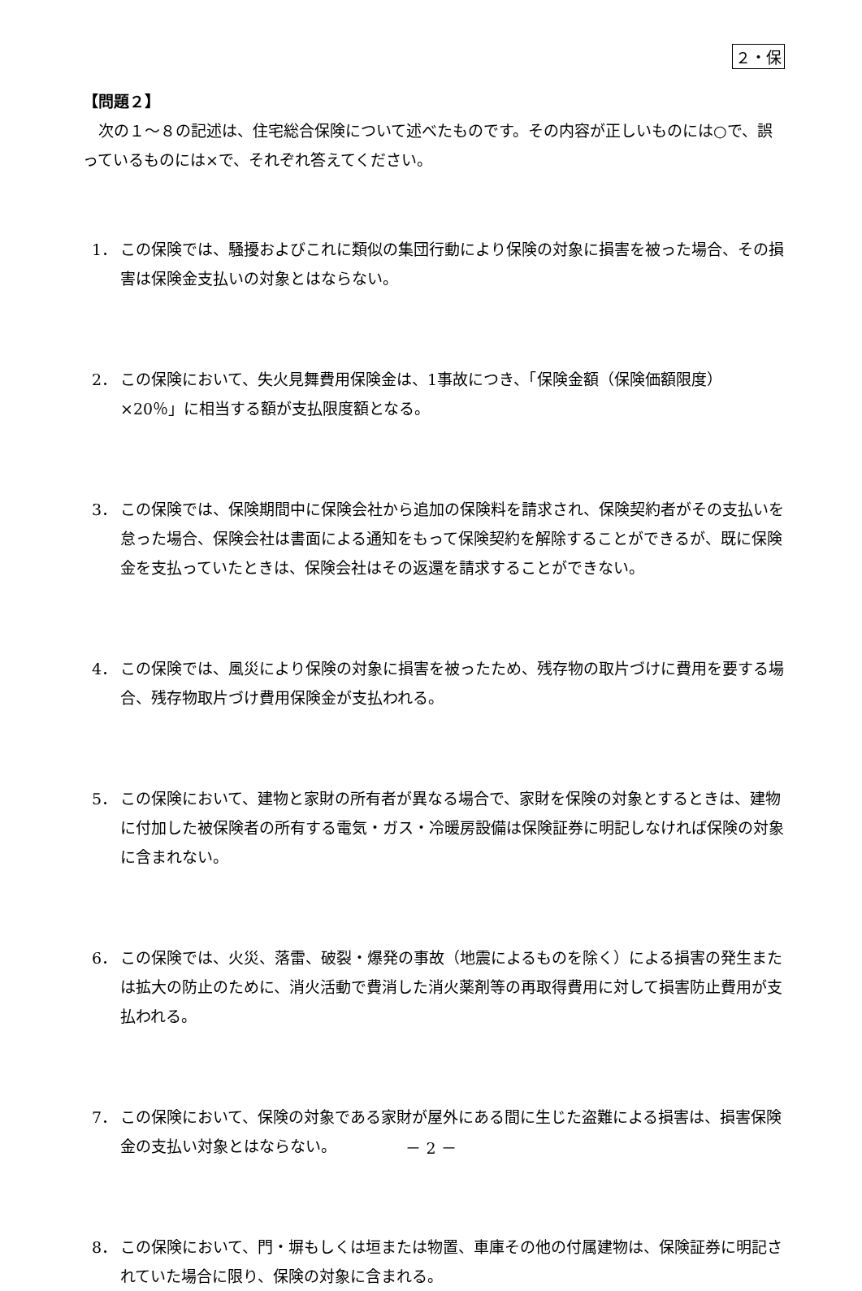２・保
【問題２】
　次の１～８の記述は、住宅総合保険について述べたものです。その内容が正しいものには○で、誤っているものには×で、それぞれ答えてください。
1． この保険では、騒擾およびこれに類似の集団行動により保険の対象に損害を被った場合、その損害は保険金支払いの対象とはならない。
2． この保険において、失火見舞費用保険金は、1事故につき、「保険金額（保険価額限度）×20％」に相当する額が支払限度額となる。
3． この保険では、保険期間中に保険会社から追加の保険料を請求され、保険契約者がその支払いを怠った場合、保険会社は書面による通知をもって保険契約を解除することができるが、既に保険金を支払っていたときは、保険会社はその返還を請求することができない。
4． この保険では、風災により保険の対象に損害を被ったため、残存物の取片づけに費用を要する場合、残存物取片づけ費用保険金が支払われる。
5． この保険において、建物と家財の所有者が異なる場合で、家財を保険の対象とするときは、建物に付加した被保険者の所有する電気・ガス・冷暖房設備は保険証券に明記しなければ保険の対象に含まれない。
6． この保険では、火災、落雷、破裂・爆発の事故（地震によるものを除く）による損害の発生または拡大の防止のために、消火活動で費消した消火薬剤等の再取得費用に対して損害防止費用が支払われる。
7． この保険において、保険の対象である家財が屋外にある間に生じた盗難による損害は、損害保険金の支払い対象とはならない。
8． この保険において、門・塀もしくは垣または物置、車庫その他の付属建物は、保険証券に明記されていた場合に限り、保険の対象に含まれる。
－ 2 －